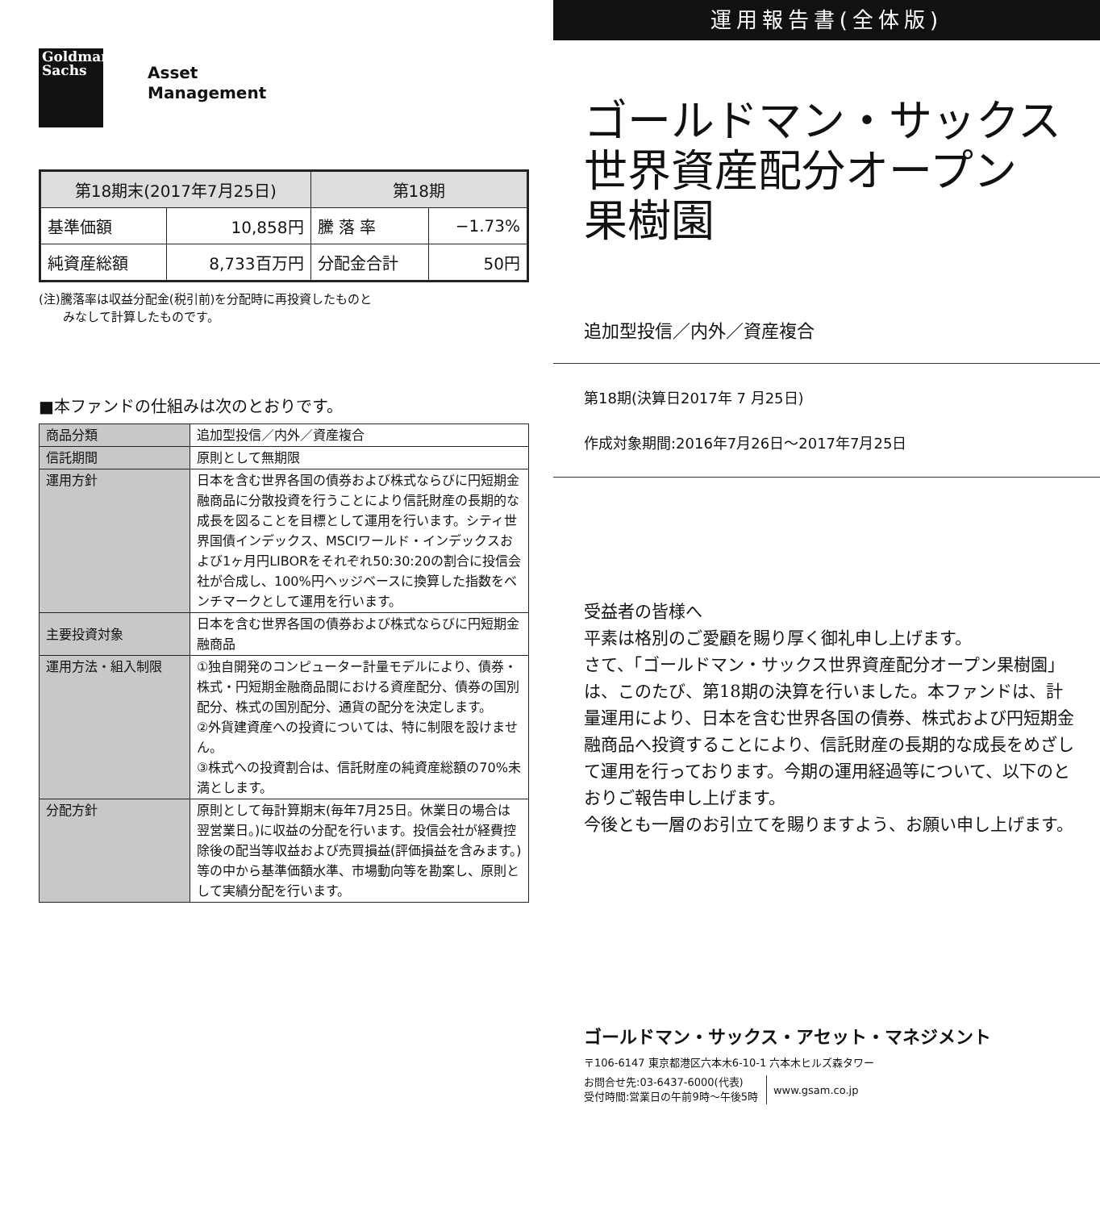Goldman
Sachs
Asset
Management
| 第18期末(2017年7月25日) | | 第18期 | |
| --- | --- | --- | --- |
| 基準価額 | 10,858円 | 騰 落 率 | −1.73% |
| 純資産総額 | 8,733百万円 | 分配金合計 | 50円 |
(注)騰落率は収益分配金(税引前)を分配時に再投資したものと
　　みなして計算したものです。
■本ファンドの仕組みは次のとおりです。
| 商品分類 | 追加型投信／内外／資産複合 |
| 信託期間 | 原則として無期限 |
| 運用方針 | 日本を含む世界各国の債券および株式ならびに円短期金融商品に分散投資を行うことにより信託財産の長期的な成長を図ることを目標として運用を行います。シティ世界国債インデックス、MSCIワールド・インデックスおよび1ヶ月円LIBORをそれぞれ50:30:20の割合に投信会社が合成し、100%円ヘッジベースに換算した指数をベンチマークとして運用を行います。 |
| 主要投資対象 | 日本を含む世界各国の債券および株式ならびに円短期金融商品 |
| 運用方法・組入制限 | ①独自開発のコンピューター計量モデルにより、債券・株式・円短期金融商品間における資産配分、債券の国別配分、株式の国別配分、通貨の配分を決定します。 ②外貨建資産への投資については、特に制限を設けません。 ③株式への投資割合は、信託財産の純資産総額の70%未満とします。 |
| 分配方針 | 原則として毎計算期末(毎年7月25日。休業日の場合は翌営業日。)に収益の分配を行います。投信会社が経費控除後の配当等収益および売買損益(評価損益を含みます。)等の中から基準価額水準、市場動向等を勘案し、原則として実績分配を行います。 |
運用報告書(全体版)
ゴールドマン・サックス
世界資産配分オープン
果樹園
追加型投信／内外／資産複合
第18期(決算日2017年 7 月25日)
作成対象期間:2016年7月26日～2017年7月25日
受益者の皆様へ
平素は格別のご愛顧を賜り厚く御礼申し上げます。
さて、「ゴールドマン・サックス世界資産配分オープン果樹園」は、このたび、第18期の決算を行いました。本ファンドは、計量運用により、日本を含む世界各国の債券、株式および円短期金融商品へ投資することにより、信託財産の長期的な成長をめざして運用を行っております。今期の運用経過等について、以下のとおりご報告申し上げます。
今後とも一層のお引立てを賜りますよう、お願い申し上げます。
ゴールドマン・サックス・アセット・マネジメント
〒106-6147 東京都港区六本木6-10-1 六本木ヒルズ森タワー
お問合せ先:03-6437-6000(代表)
受付時間:営業日の午前9時～午後5時
www.gsam.co.jp